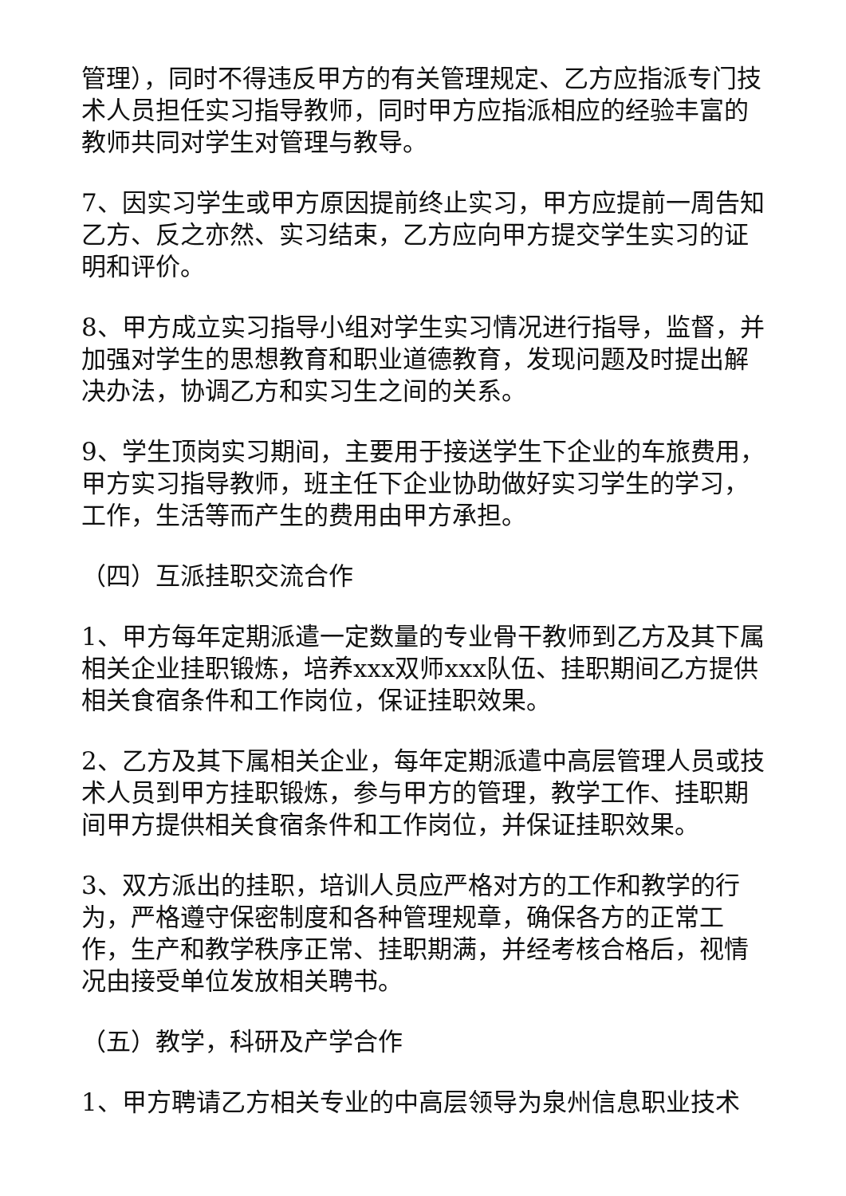管理），同时不得违反甲方的有关管理规定、乙方应指派专门技术人员担任实习指导教师，同时甲方应指派相应的经验丰富的教师共同对学生对管理与教导。
7、因实习学生或甲方原因提前终止实习，甲方应提前一周告知乙方、反之亦然、实习结束，乙方应向甲方提交学生实习的证明和评价。
8、甲方成立实习指导小组对学生实习情况进行指导，监督，并加强对学生的思想教育和职业道德教育，发现问题及时提出解决办法，协调乙方和实习生之间的关系。
9、学生顶岗实习期间，主要用于接送学生下企业的车旅费用，甲方实习指导教师，班主任下企业协助做好实习学生的学习，工作，生活等而产生的费用由甲方承担。
（四）互派挂职交流合作
1、甲方每年定期派遣一定数量的专业骨干教师到乙方及其下属相关企业挂职锻炼，培养xxx双师xxx队伍、挂职期间乙方提供相关食宿条件和工作岗位，保证挂职效果。
2、乙方及其下属相关企业，每年定期派遣中高层管理人员或技术人员到甲方挂职锻炼，参与甲方的管理，教学工作、挂职期间甲方提供相关食宿条件和工作岗位，并保证挂职效果。
3、双方派出的挂职，培训人员应严格对方的工作和教学的行为，严格遵守保密制度和各种管理规章，确保各方的正常工作，生产和教学秩序正常、挂职期满，并经考核合格后，视情况由接受单位发放相关聘书。
（五）教学，科研及产学合作
1、甲方聘请乙方相关专业的中高层领导为泉州信息职业技术